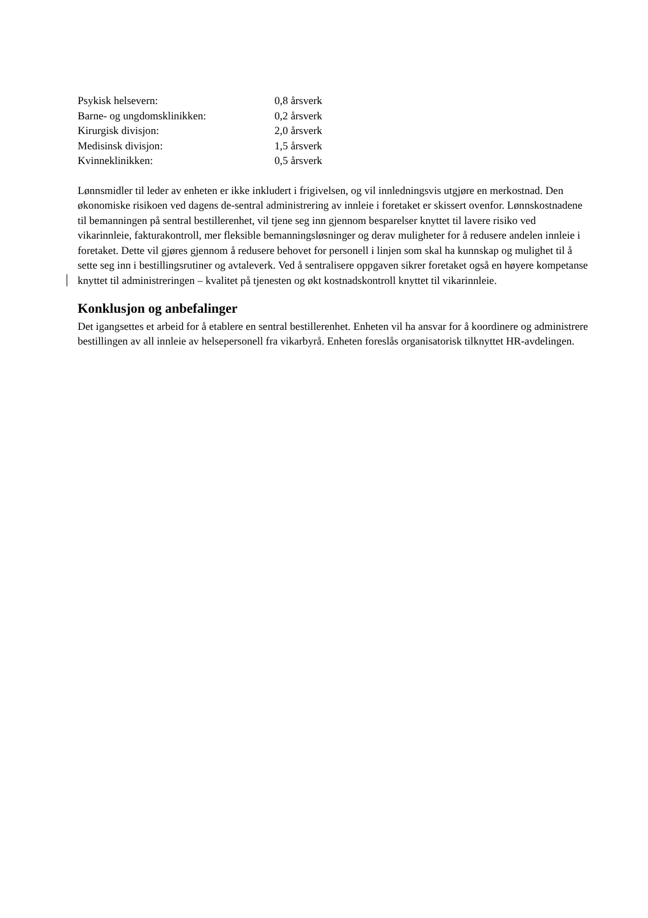| Psykisk helsevern: | 0,8 årsverk |
| Barne- og ungdomsklinikken: | 0,2 årsverk |
| Kirurgisk divisjon: | 2,0 årsverk |
| Medisinsk divisjon: | 1,5 årsverk |
| Kvinneklinikken: | 0,5 årsverk |
Lønnsmidler til leder av enheten er ikke inkludert i frigivelsen, og vil innledningsvis utgjøre en merkostnad. Den økonomiske risikoen ved dagens de-sentral administrering av innleie i foretaket er skissert ovenfor. Lønnskostnadene til bemanningen på sentral bestillerenhet, vil tjene seg inn gjennom besparelser knyttet til lavere risiko ved vikarinnleie, fakturakontroll, mer fleksible bemanningsløsninger og derav muligheter for å redusere andelen innleie i foretaket. Dette vil gjøres gjennom å redusere behovet for personell i linjen som skal ha kunnskap og mulighet til å sette seg inn i bestillingsrutiner og avtaleverk. Ved å sentralisere oppgaven sikrer foretaket også en høyere kompetanse knyttet til administreringen – kvalitet på tjenesten og økt kostnadskontroll knyttet til vikarinnleie.
Konklusjon og anbefalinger
Det igangsettes et arbeid for å etablere en sentral bestillerenhet. Enheten vil ha ansvar for å koordinere og administrere bestillingen av all innleie av helsepersonell fra vikarbyrå. Enheten foreslås organisatorisk tilknyttet HR-avdelingen.